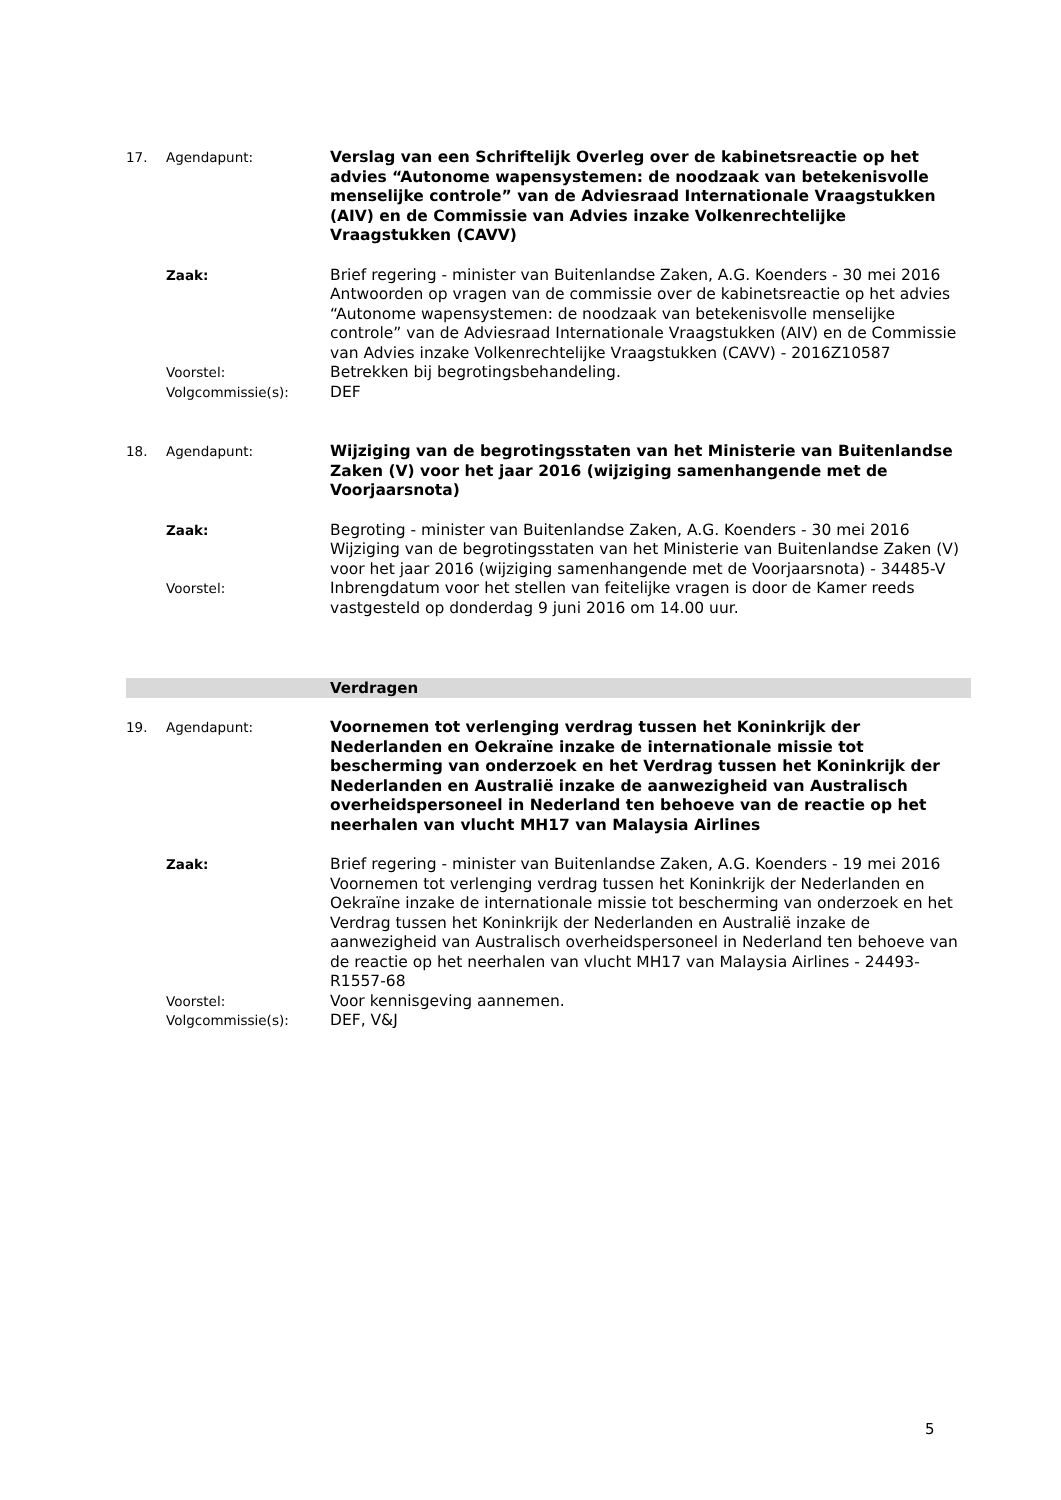17. Agendapunt: Verslag van een Schriftelijk Overleg over de kabinetsreactie op het advies “Autonome wapensystemen: de noodzaak van betekenisvolle menselijke controle” van de Adviesraad Internationale Vraagstukken (AIV) en de Commissie van Advies inzake Volkenrechtelijke Vraagstukken (CAVV)
Zaak: Brief regering - minister van Buitenlandse Zaken, A.G. Koenders - 30 mei 2016
Antwoorden op vragen van de commissie over de kabinetsreactie op het advies “Autonome wapensystemen: de noodzaak van betekenisvolle menselijke controle” van de Adviesraad Internationale Vraagstukken (AIV) en de Commissie van Advies inzake Volkenrechtelijke Vraagstukken (CAVV) - 2016Z10587
Voorstel: Betrekken bij begrotingsbehandeling.
Volgcommissie(s): DEF
18. Agendapunt: Wijziging van de begrotingsstaten van het Ministerie van Buitenlandse Zaken (V) voor het jaar 2016 (wijziging samenhangende met de Voorjaarsnota)
Zaak: Begroting - minister van Buitenlandse Zaken, A.G. Koenders - 30 mei 2016
Wijziging van de begrotingsstaten van het Ministerie van Buitenlandse Zaken (V) voor het jaar 2016 (wijziging samenhangende met de Voorjaarsnota) - 34485-V
Voorstel: Inbrengdatum voor het stellen van feitelijke vragen is door de Kamer reeds vastgesteld op donderdag 9 juni 2016 om 14.00 uur.
Verdragen
19. Agendapunt: Voornemen tot verlenging verdrag tussen het Koninkrijk der Nederlanden en Oekraïne inzake de internationale missie tot bescherming van onderzoek en het Verdrag tussen het Koninkrijk der Nederlanden en Australië inzake de aanwezigheid van Australisch overheidspersoneel in Nederland ten behoeve van de reactie op het neerhalen van vlucht MH17 van Malaysia Airlines
Zaak: Brief regering - minister van Buitenlandse Zaken, A.G. Koenders - 19 mei 2016
Voornemen tot verlenging verdrag tussen het Koninkrijk der Nederlanden en Oekraïne inzake de internationale missie tot bescherming van onderzoek en het Verdrag tussen het Koninkrijk der Nederlanden en Australië inzake de aanwezigheid van Australisch overheidspersoneel in Nederland ten behoeve van de reactie op het neerhalen van vlucht MH17 van Malaysia Airlines - 24493-R1557-68
Voorstel: Voor kennisgeving aannemen.
Volgcommissie(s): DEF, V&J
5